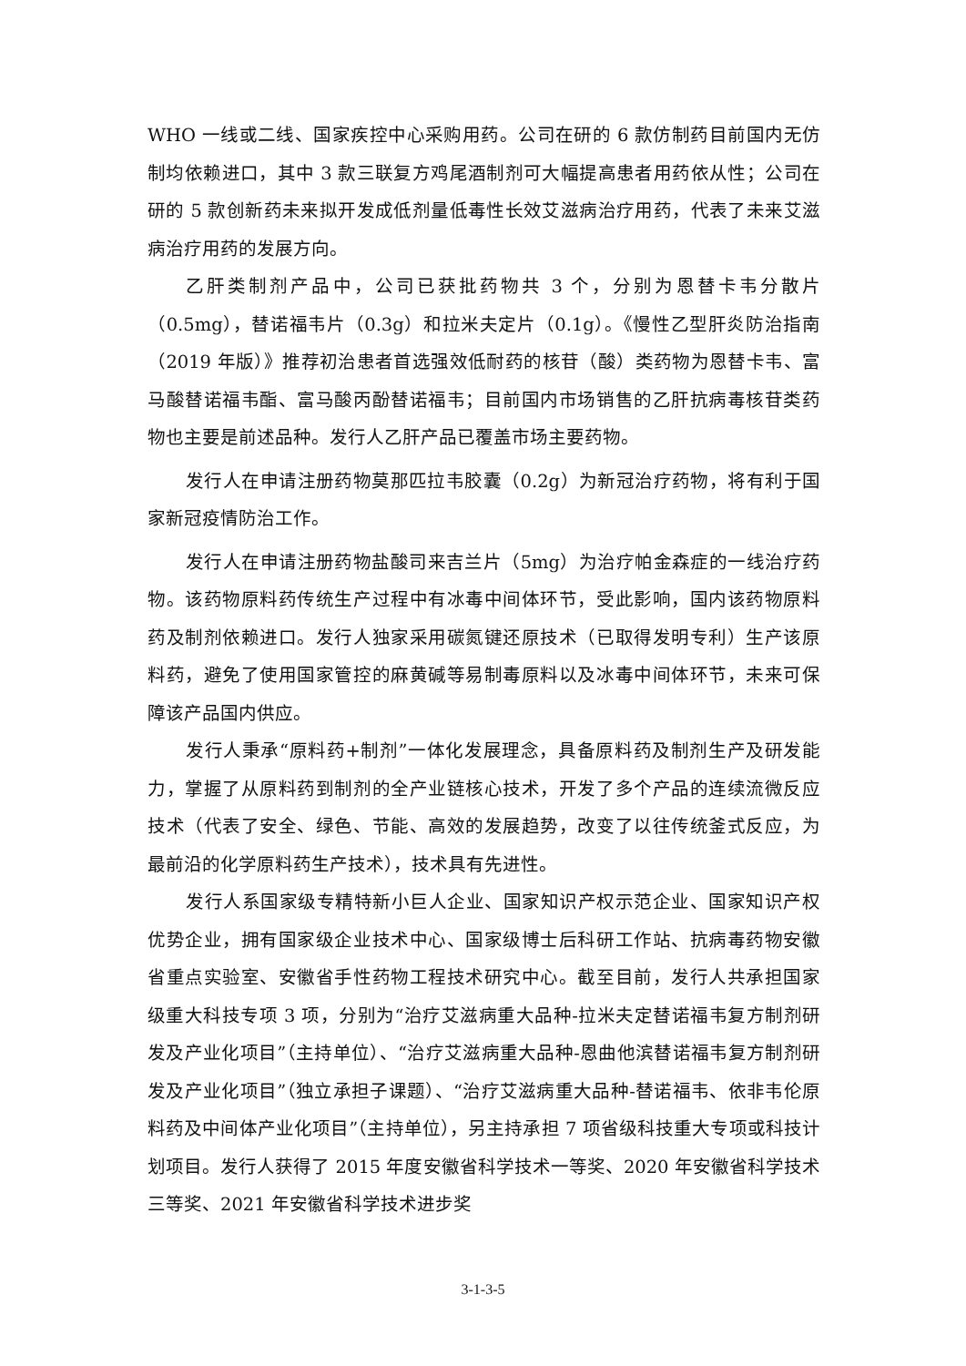WHO 一线或二线、国家疾控中心采购用药。公司在研的 6 款仿制药目前国内无仿制均依赖进口，其中 3 款三联复方鸡尾酒制剂可大幅提高患者用药依从性；公司在研的 5 款创新药未来拟开发成低剂量低毒性长效艾滋病治疗用药，代表了未来艾滋病治疗用药的发展方向。
乙肝类制剂产品中，公司已获批药物共 3 个，分别为恩替卡韦分散片（0.5mg），替诺福韦片（0.3g）和拉米夫定片（0.1g）。《慢性乙型肝炎防治指南（2019 年版）》推荐初治患者首选强效低耐药的核苷（酸）类药物为恩替卡韦、富马酸替诺福韦酯、富马酸丙酚替诺福韦；目前国内市场销售的乙肝抗病毒核苷类药物也主要是前述品种。发行人乙肝产品已覆盖市场主要药物。
发行人在申请注册药物莫那匹拉韦胶囊（0.2g）为新冠治疗药物，将有利于国家新冠疫情防治工作。
发行人在申请注册药物盐酸司来吉兰片（5mg）为治疗帕金森症的一线治疗药物。该药物原料药传统生产过程中有冰毒中间体环节，受此影响，国内该药物原料药及制剂依赖进口。发行人独家采用碳氮键还原技术（已取得发明专利）生产该原料药，避免了使用国家管控的麻黄碱等易制毒原料以及冰毒中间体环节，未来可保障该产品国内供应。
发行人秉承“原料药+制剂”一体化发展理念，具备原料药及制剂生产及研发能力，掌握了从原料药到制剂的全产业链核心技术，开发了多个产品的连续流微反应技术（代表了安全、绿色、节能、高效的发展趋势，改变了以往传统釜式反应，为最前沿的化学原料药生产技术），技术具有先进性。
发行人系国家级专精特新小巨人企业、国家知识产权示范企业、国家知识产权优势企业，拥有国家级企业技术中心、国家级博士后科研工作站、抗病毒药物安徽省重点实验室、安徽省手性药物工程技术研究中心。截至目前，发行人共承担国家级重大科技专项 3 项，分别为“治疗艾滋病重大品种-拉米夫定替诺福韦复方制剂研发及产业化项目”（主持单位）、“治疗艾滋病重大品种-恩曲他滨替诺福韦复方制剂研发及产业化项目”（独立承担子课题）、“治疗艾滋病重大品种-替诺福韦、依非韦伦原料药及中间体产业化项目”（主持单位），另主持承担 7 项省级科技重大专项或科技计划项目。发行人获得了 2015 年度安徽省科学技术一等奖、2020 年安徽省科学技术三等奖、2021 年安徽省科学技术进步奖
3-1-3-5